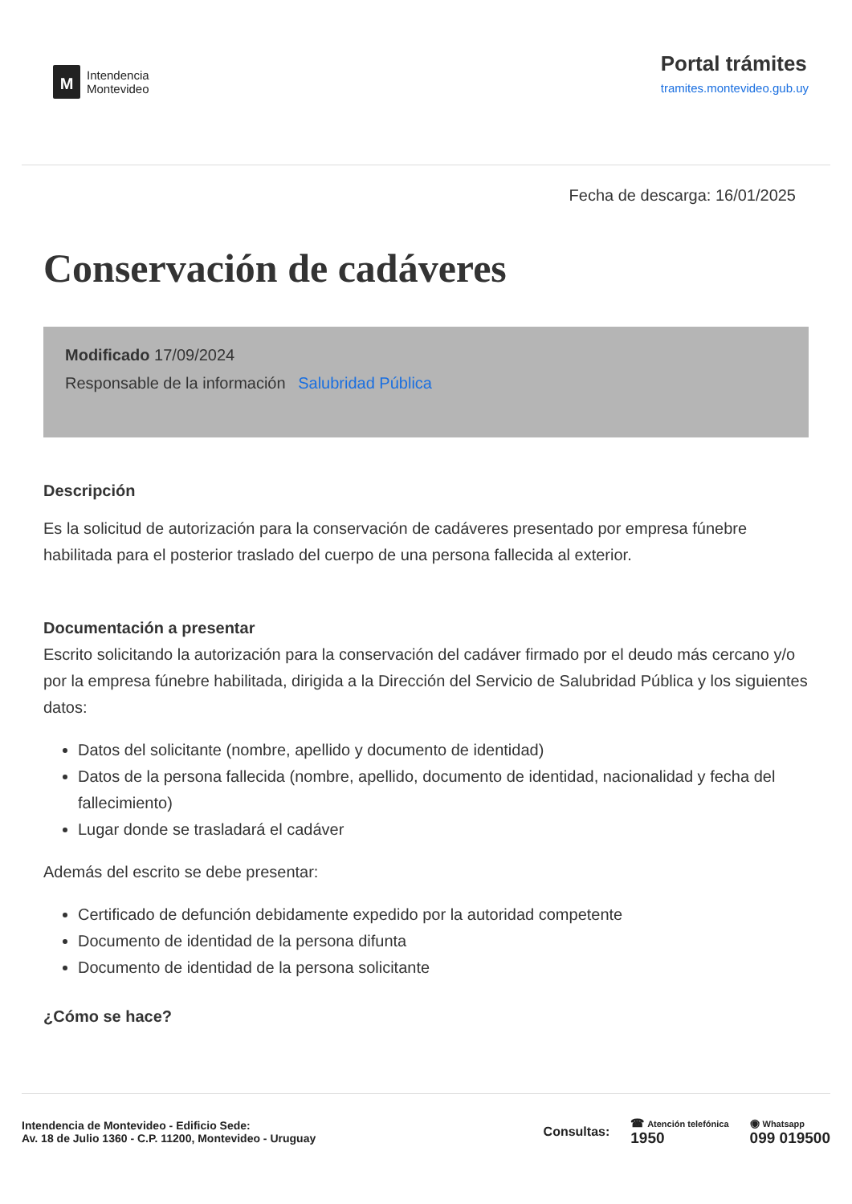M
Intendencia
Montevideo
Portal trámites
tramites.montevideo.gub.uy
Fecha de descarga: 16/01/2025
Conservación de cadáveres
Modificado 17/09/2024
Responsable de la información Salubridad Pública
Descripción
Es la solicitud de autorización para la conservación de cadáveres presentado por empresa fúnebre habilitada para el posterior traslado del cuerpo de una persona fallecida al exterior.
Documentación a presentar
Escrito solicitando la autorización para la conservación del cadáver firmado por el deudo más cercano y/o por la empresa fúnebre habilitada, dirigida a la Dirección del Servicio de Salubridad Pública y los siguientes datos:
Datos del solicitante (nombre, apellido y documento de identidad)
Datos de la persona fallecida (nombre, apellido, documento de identidad, nacionalidad y fecha del fallecimiento)
Lugar donde se trasladará el cadáver
Además del escrito se debe presentar:
Certificado de defunción debidamente expedido por la autoridad competente
Documento de identidad de la persona difunta
Documento de identidad de la persona solicitante
¿Cómo se hace?
Intendencia de Montevideo - Edificio Sede:
Av. 18 de Julio 1360 - C.P. 11200, Montevideo - Uruguay
Consultas:
☎ Atención telefónica
1950
◉ Whatsapp
099 019500